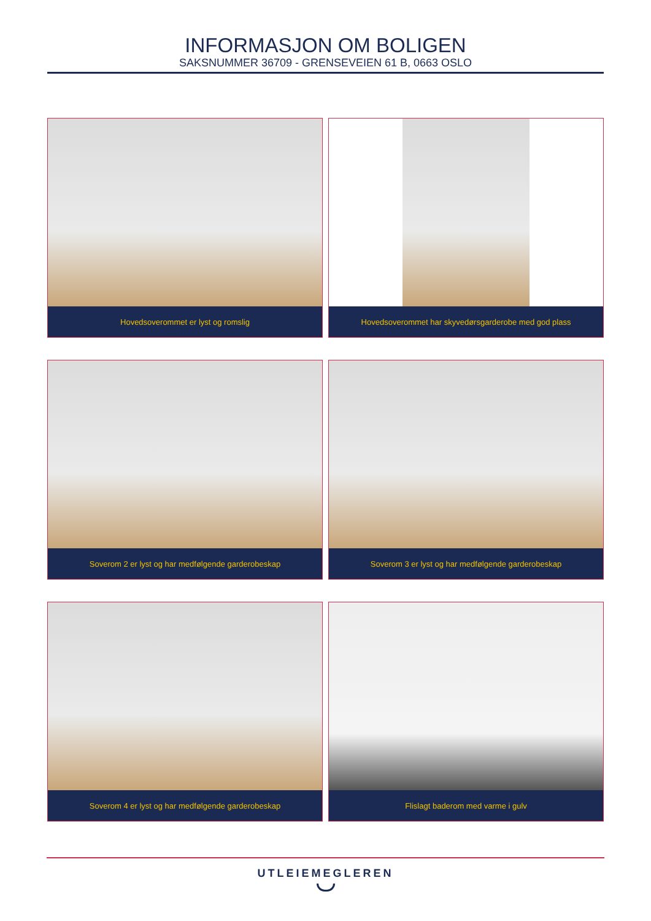INFORMASJON OM BOLIGEN
SAKSNUMMER 36709 - GRENSEVEIEN 61 B, 0663 OSLO
Hovedsoverommet er lyst og romslig
Hovedsoverommet har skyvedørsgarderobe med god plass
Soverom 2 er lyst og har medfølgende garderobeskap
Soverom 3 er lyst og har medfølgende garderobeskap
Soverom 4 er lyst og har medfølgende garderobeskap
Flislagt baderom med varme i gulv
UTLEIEMEGLEREN